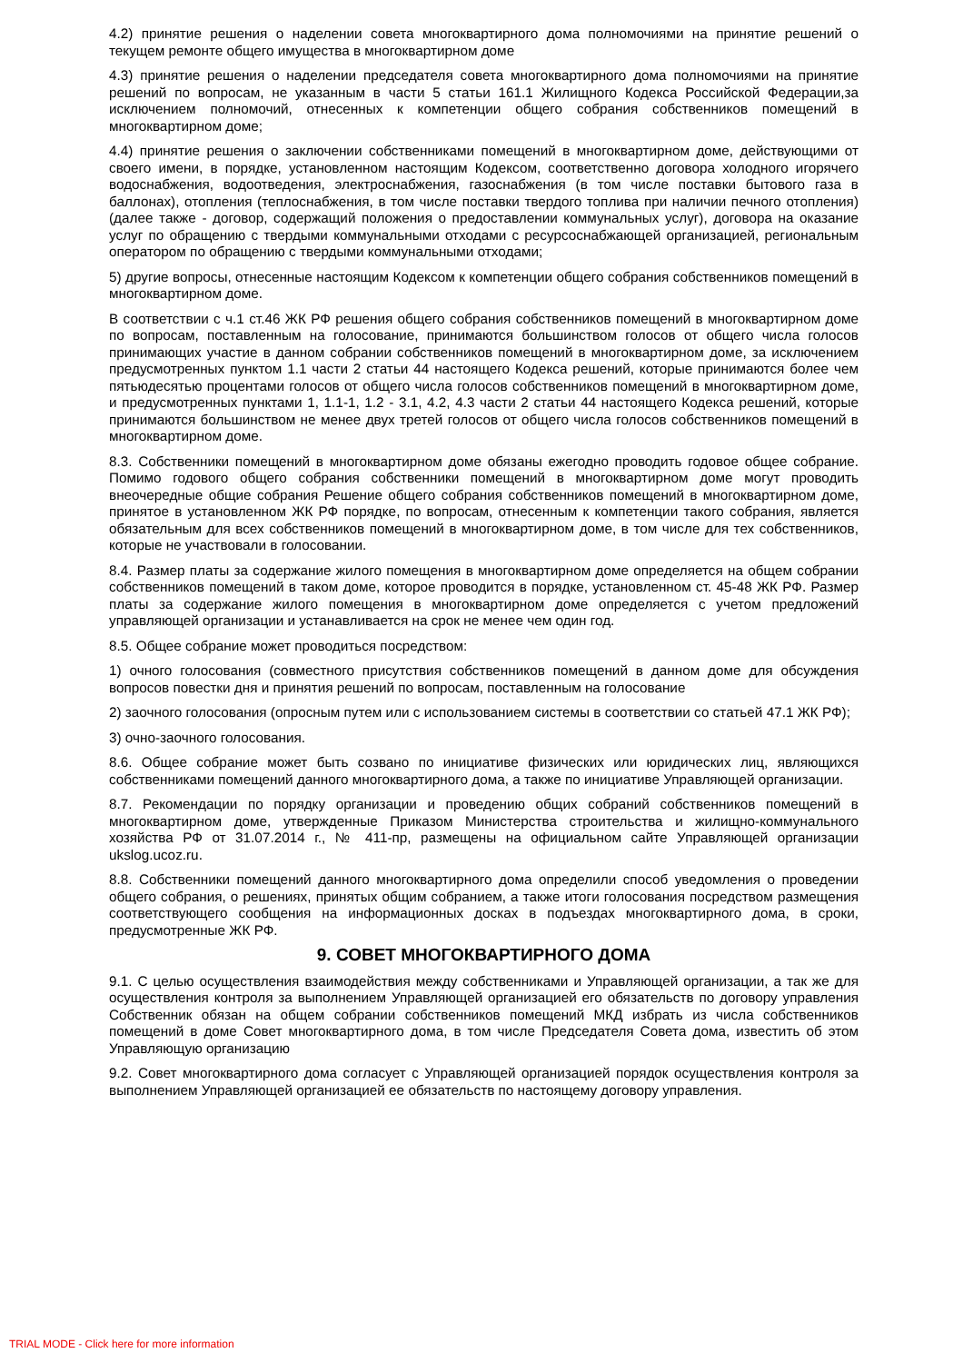4.2) принятие решения о наделении совета многоквартирного дома полномочиями на принятие решений о текущем ремонте общего имущества в многоквартирном доме
4.3) принятие решения о наделении председателя совета многоквартирного дома полномочиями на принятие решений по вопросам, не указанным в части 5 статьи 161.1 Жилищного Кодекса Российской Федерации,за исключением полномочий, отнесенных к компетенции общего собрания собственников помещений в многоквартирном доме;
4.4) принятие решения о заключении собственниками помещений в многоквартирном доме, действующими от своего имени, в порядке, установленном настоящим Кодексом, соответственно договора холодного игорячего водоснабжения, водоотведения, электроснабжения, газоснабжения (в том числе поставки бытового газа в баллонах), отопления (теплоснабжения, в том числе поставки твердого топлива при наличии печного отопления) (далее также - договор, содержащий положения о предоставлении коммунальных услуг), договора на оказание услуг по обращению с твердыми коммунальными отходами с ресурсоснабжающей организацией, региональным оператором по обращению с твердыми коммунальными отходами;
5) другие вопросы, отнесенные настоящим Кодексом к компетенции общего собрания собственников помещений в многоквартирном доме.
В соответствии с ч.1 ст.46 ЖК РФ решения общего собрания собственников помещений в многоквартирном доме по вопросам, поставленным на голосование, принимаются большинством голосов от общего числа голосов принимающих участие в данном собрании собственников помещений в многоквартирном доме, за исключением предусмотренных пунктом 1.1 части 2 статьи 44 настоящего Кодекса решений, которые принимаются более чем пятьюдесятью процентами голосов от общего числа голосов собственников помещений в многоквартирном доме, и предусмотренных пунктами 1, 1.1-1, 1.2 - 3.1, 4.2, 4.3 части 2 статьи 44 настоящего Кодекса решений, которые принимаются большинством не менее двух третей голосов от общего числа голосов собственников помещений в многоквартирном доме.
8.3. Собственники помещений в многоквартирном доме обязаны ежегодно проводить годовое общее собрание. Помимо годового общего собрания собственники помещений в многоквартирном доме могут проводить внеочередные общие собрания Решение общего собрания собственников помещений в многоквартирном доме, принятое в установленном ЖК РФ порядке, по вопросам, отнесенным к компетенции такого собрания, является обязательным для всех собственников помещений в многоквартирном доме, в том числе для тех собственников, которые не участвовали в голосовании.
8.4. Размер платы за содержание жилого помещения в многоквартирном доме определяется на общем собрании собственников помещений в таком доме, которое проводится в порядке, установленном ст. 45-48 ЖК РФ. Размер платы за содержание жилого помещения в многоквартирном доме определяется с учетом предложений управляющей организации и устанавливается на срок не менее чем один год.
8.5. Общее собрание может проводиться посредством:
1) очного голосования (совместного присутствия собственников помещений в данном доме для обсуждения вопросов повестки дня и принятия решений по вопросам, поставленным на голосование
2) заочного голосования (опросным путем или с использованием системы в соответствии со статьей 47.1 ЖК РФ);
3) очно-заочного голосования.
8.6. Общее собрание может быть созвано по инициативе физических или юридических лиц, являющихся собственниками помещений данного многоквартирного дома, а также по инициативе Управляющей организации.
8.7. Рекомендации по порядку организации и проведению общих собраний собственников помещений в многоквартирном доме, утвержденные Приказом Министерства строительства и жилищно-коммунального хозяйства РФ от 31.07.2014 г., № 411-пр, размещены на официальном сайте Управляющей организации ukslog.ucoz.ru.
8.8. Собственники помещений данного многоквартирного дома определили способ уведомления о проведении общего собрания, о решениях, принятых общим собранием, а также итоги голосования посредством размещения соответствующего сообщения на информационных досках в подъездах многоквартирного дома, в сроки, предусмотренные ЖК РФ.
9. СОВЕТ МНОГОКВАРТИРНОГО ДОМА
9.1. С целью осуществления взаимодействия между собственниками и Управляющей организации, а так же для осуществления контроля за выполнением Управляющей организацией его обязательств по договору управления Собственник обязан на общем собрании собственников помещений МКД избрать из числа собственников помещений в доме Совет многоквартирного дома, в том числе Председателя Совета дома, известить об этом Управляющую организацию
9.2. Совет многоквартирного дома согласует с Управляющей организацией порядок осуществления контроля за выполнением Управляющей организацией ее обязательств по настоящему договору управления.
TRIAL MODE - Click here for more information